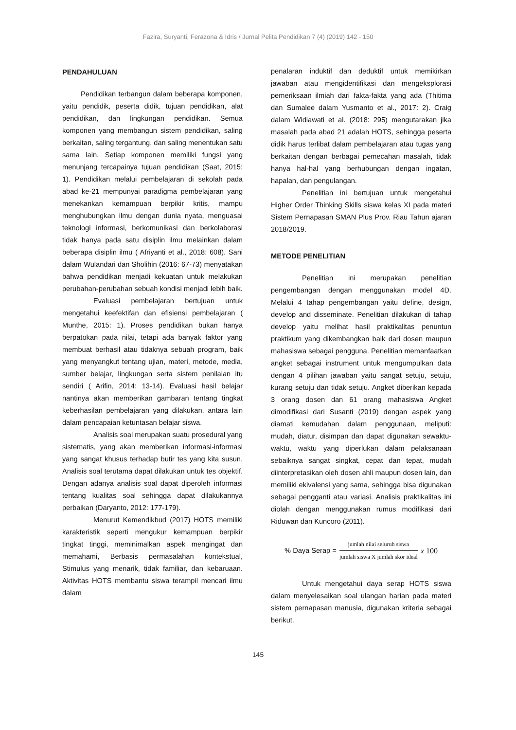Fazira, Suryanti, Ferazona & Idris / Jurnal Pelita Pendidikan 7 (4) (2019) 142 - 150
PENDAHULUAN
Pendidikan terbangun dalam beberapa komponen, yaitu pendidik, peserta didik, tujuan pendidikan, alat pendidikan, dan lingkungan pendidikan. Semua komponen yang membangun sistem pendidikan, saling berkaitan, saling tergantung, dan saling menentukan satu sama lain. Setiap komponen memiliki fungsi yang menunjang tercapainya tujuan pendidikan (Saat, 2015: 1). Pendidikan melalui pembelajaran di sekolah pada abad ke-21 mempunyai paradigma pembelajaran yang menekankan kemampuan berpikir kritis, mampu menghubungkan ilmu dengan dunia nyata, menguasai teknologi informasi, berkomunikasi dan berkolaborasi tidak hanya pada satu disiplin ilmu melainkan dalam beberapa disiplin ilmu ( Afriyanti et al., 2018: 608). Sani dalam Wulandari dan Sholihin (2016: 67-73) menyatakan bahwa pendidikan menjadi kekuatan untuk melakukan perubahan-perubahan sebuah kondisi menjadi lebih baik.
Evaluasi pembelajaran bertujuan untuk mengetahui keefektifan dan efisiensi pembelajaran ( Munthe, 2015: 1). Proses pendidikan bukan hanya berpatokan pada nilai, tetapi ada banyak faktor yang membuat berhasil atau tidaknya sebuah program, baik yang menyangkut tentang ujian, materi, metode, media, sumber belajar, lingkungan serta sistem penilaian itu sendiri ( Arifin, 2014: 13-14). Evaluasi hasil belajar nantinya akan memberikan gambaran tentang tingkat keberhasilan pembelajaran yang dilakukan, antara lain dalam pencapaian ketuntasan belajar siswa.
Analisis soal merupakan suatu prosedural yang sistematis, yang akan memberikan informasi-informasi yang sangat khusus terhadap butir tes yang kita susun. Analisis soal terutama dapat dilakukan untuk tes objektif. Dengan adanya analisis soal dapat diperoleh informasi tentang kualitas soal sehingga dapat dilakukannya perbaikan (Daryanto, 2012: 177-179).
Menurut Kemendikbud (2017) HOTS memiliki karakteristik seperti mengukur kemampuan berpikir tingkat tinggi, meminimalkan aspek mengingat dan memahami, Berbasis permasalahan kontekstual, Stimulus yang menarik, tidak familiar, dan kebaruaan. Aktivitas HOTS membantu siswa terampil mencari ilmu dalam
penalaran induktif dan deduktif untuk memikirkan jawaban atau mengidentifikasi dan mengeksplorasi pemeriksaan ilmiah dari fakta-fakta yang ada (Thitima dan Sumalee dalam Yusmanto et al., 2017: 2). Craig dalam Widiawati et al. (2018: 295) mengutarakan jika masalah pada abad 21 adalah HOTS, sehingga peserta didik harus terlibat dalam pembelajaran atau tugas yang berkaitan dengan berbagai pemecahan masalah, tidak hanya hal-hal yang berhubungan dengan ingatan, hapalan, dan pengulangan.
Penelitian ini bertujuan untuk mengetahui Higher Order Thinking Skills siswa kelas XI pada materi Sistem Pernapasan SMAN Plus Prov. Riau Tahun ajaran 2018/2019.
METODE PENELITIAN
Penelitian ini merupakan penelitian pengembangan dengan menggunakan model 4D. Melalui 4 tahap pengembangan yaitu define, design, develop and disseminate. Penelitian dilakukan di tahap develop yaitu melihat hasil praktikalitas penuntun praktikum yang dikembangkan baik dari dosen maupun mahasiswa sebagai pengguna. Penelitian memanfaatkan angket sebagai instrument untuk mengumpulkan data dengan 4 pilihan jawaban yaitu sangat setuju, setuju, kurang setuju dan tidak setuju. Angket diberikan kepada 3 orang dosen dan 61 orang mahasiswa Angket dimodifikasi dari Susanti (2019) dengan aspek yang diamati kemudahan dalam penggunaan, meliputi: mudah, diatur, disimpan dan dapat digunakan sewaktu-waktu, waktu yang diperlukan dalam pelaksanaan sebaiknya sangat singkat, cepat dan tepat, mudah diinterpretasikan oleh dosen ahli maupun dosen lain, dan memiliki ekivalensi yang sama, sehingga bisa digunakan sebagai pengganti atau variasi. Analisis praktikalitas ini diolah dengan menggunakan rumus modifikasi dari Riduwan dan Kuncoro (2011).
% Daya Serap = jumlah nilai seluruh siswa jumlah siswa X jumlah skor ideal x 100
Untuk mengetahui daya serap HOTS siswa dalam menyelesaikan soal ulangan harian pada materi sistem pernapasan manusia, digunakan kriteria sebagai berikut.
145